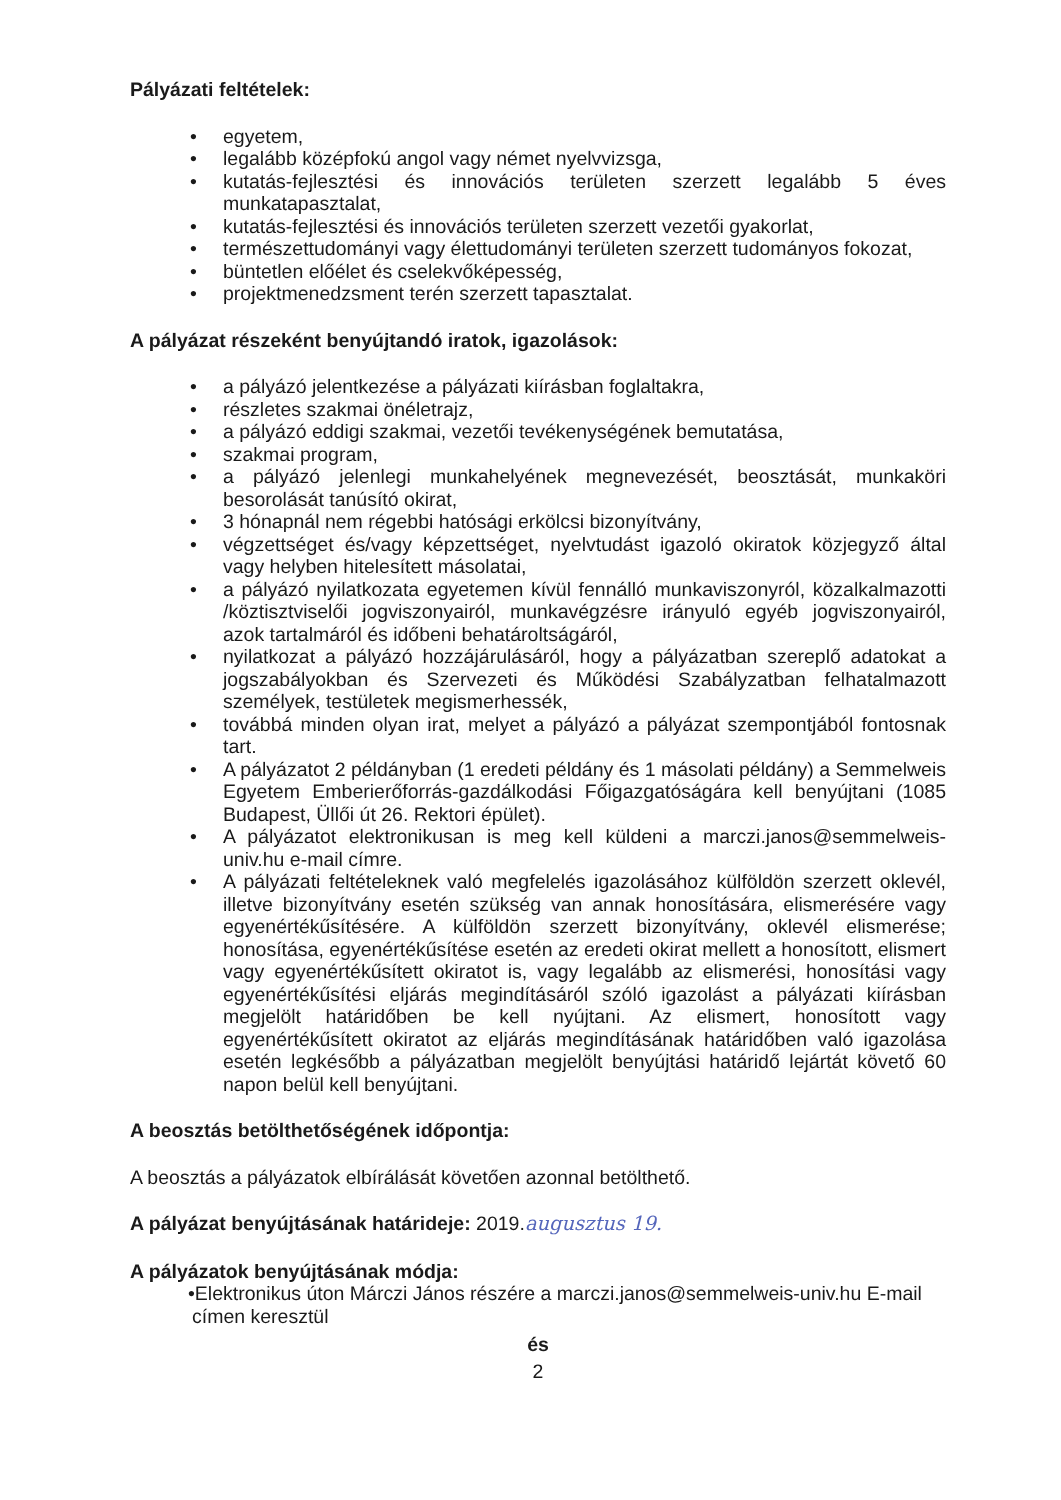Pályázati feltételek:
• egyetem,
• legalább középfokú angol vagy német nyelvvizsga,
• kutatás-fejlesztési és innovációs területen szerzett legalább 5 éves munkatapasztalat,
• kutatás-fejlesztési és innovációs területen szerzett vezetői gyakorlat,
• természettudományi vagy élettudományi területen szerzett tudományos fokozat,
• büntetlen előélet és cselekvőképesség,
• projektmenedzsment terén szerzett tapasztalat.
A pályázat részeként benyújtandó iratok, igazolások:
• a pályázó jelentkezése a pályázati kiírásban foglaltakra,
• részletes szakmai önéletrajz,
• a pályázó eddigi szakmai, vezetői tevékenységének bemutatása,
• szakmai program,
• a pályázó jelenlegi munkahelyének megnevezését, beosztását, munkaköri besorolását tanúsító okirat,
• 3 hónapnál nem régebbi hatósági erkölcsi bizonyítvány,
• végzettséget és/vagy képzettséget, nyelvtudást igazoló okiratok közjegyző által vagy helyben hitelesített másolatai,
• a pályázó nyilatkozata egyetemen kívül fennálló munkaviszonyról, közalkalmazotti /köztisztviselői jogviszonyairól, munkavégzésre irányuló egyéb jogviszonyairól, azok tartalmáról és időbeni behatároltságáról,
• nyilatkozat a pályázó hozzájárulásáról, hogy a pályázatban szereplő adatokat a jogszabályokban és Szervezeti és Működési Szabályzatban felhatalmazott személyek, testületek megismerhessék,
• továbbá minden olyan irat, melyet a pályázó a pályázat szempontjából fontosnak tart.
• A pályázatot 2 példányban (1 eredeti példány és 1 másolati példány) a Semmelweis Egyetem Emberierőforrás-gazdálkodási Főigazgatóságára kell benyújtani (1085 Budapest, Üllői út 26. Rektori épület).
• A pályázatot elektronikusan is meg kell küldeni a marczi.janos@semmelweis-univ.hu e-mail címre.
• A pályázati feltételeknek való megfelelés igazolásához külföldön szerzett oklevél, illetve bizonyítvány esetén szükség van annak honosítására, elismerésére vagy egyenértékűsítésére. A külföldön szerzett bizonyítvány, oklevél elismerése; honosítása, egyenértékűsítése esetén az eredeti okirat mellett a honosított, elismert vagy egyenértékűsített okiratot is, vagy legalább az elismerési, honosítási vagy egyenértékűsítési eljárás megindításáról szóló igazolást a pályázati kiírásban megjelölt határidőben be kell nyújtani. Az elismert, honosított vagy egyenértékűsített okiratot az eljárás megindításának határidőben való igazolása esetén legkésőbb a pályázatban megjelölt benyújtási határidő lejártát követő 60 napon belül kell benyújtani.
A beosztás betölthetőségének időpontja:
A beosztás a pályázatok elbírálását követően azonnal betölthető.
A pályázat benyújtásának határideje: 2019.augusztus 19.
A pályázatok benyújtásának módja:
•Elektronikus úton Márczi János részére a marczi.janos@semmelweis-univ.hu E-mail címen keresztül
és
2